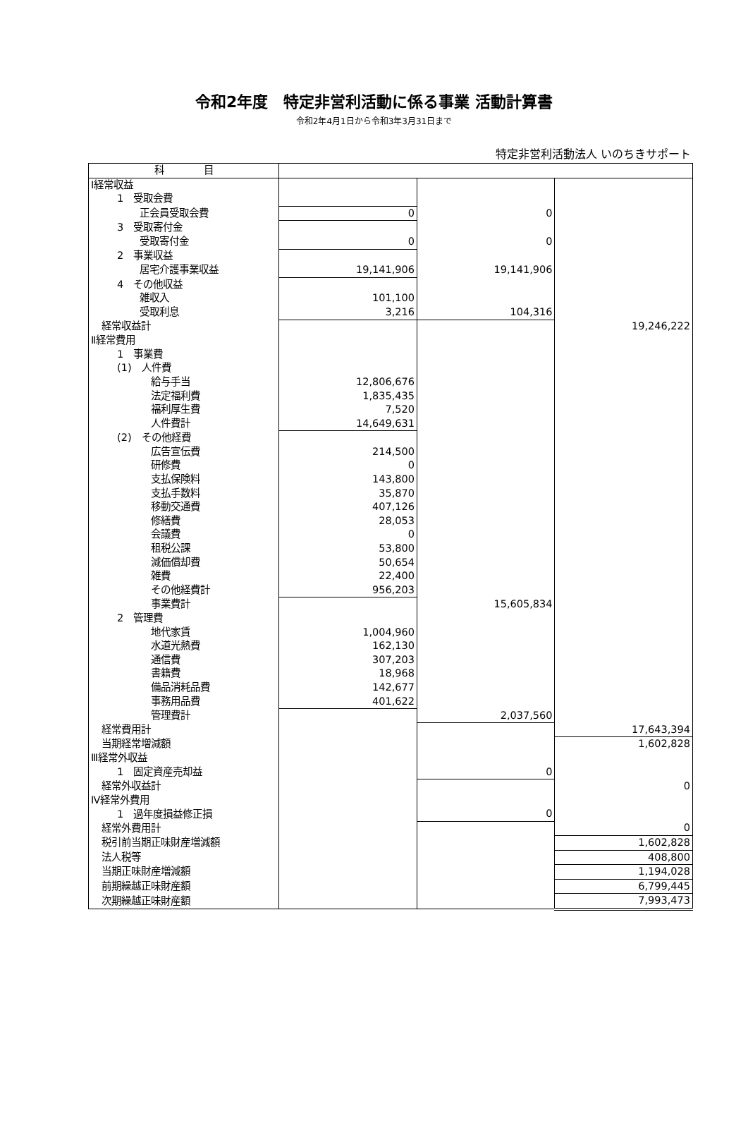令和2年度　特定非営利活動に係る事業 活動計算書
令和2年4月1日から令和3年3月31日まで
特定非営利活動法人 いのちきサポート
| 科 目 | | | |
| --- | --- | --- | --- |
| Ⅰ経常収益 | | | |
| 1 受取会費 | | | |
| 正会員受取会費 | 0 | 0 | |
| 3 受取寄付金 | | | |
| 受取寄付金 | 0 | 0 | |
| 2 事業収益 | | | |
| 居宅介護事業収益 | 19,141,906 | 19,141,906 | |
| 4 その他収益 | | | |
| 雑収入 | 101,100 | | |
| 受取利息 | 3,216 | 104,316 | |
| 経常収益計 | | | 19,246,222 |
| Ⅱ経常費用 | | | |
| 1 事業費 | | | |
| (1) 人件費 | | | |
| 給与手当 | 12,806,676 | | |
| 法定福利費 | 1,835,435 | | |
| 福利厚生費 | 7,520 | | |
| 人件費計 | 14,649,631 | | |
| (2) その他経費 | | | |
| 広告宣伝費 | 214,500 | | |
| 研修費 | 0 | | |
| 支払保険料 | 143,800 | | |
| 支払手数料 | 35,870 | | |
| 移動交通費 | 407,126 | | |
| 修繕費 | 28,053 | | |
| 会議費 | 0 | | |
| 租税公課 | 53,800 | | |
| 減価償却費 | 50,654 | | |
| 雑費 | 22,400 | | |
| その他経費計 | 956,203 | | |
| 事業費計 | | 15,605,834 | |
| 2 管理費 | | | |
| 地代家賃 | 1,004,960 | | |
| 水道光熱費 | 162,130 | | |
| 通信費 | 307,203 | | |
| 書籍費 | 18,968 | | |
| 備品消耗品費 | 142,677 | | |
| 事務用品費 | 401,622 | | |
| 管理費計 | | 2,037,560 | |
| 経常費用計 | | | 17,643,394 |
| 当期経常増減額 | | | 1,602,828 |
| Ⅲ経常外収益 | | | |
| 1 固定資産売却益 | | 0 | |
| 経常外収益計 | | | 0 |
| Ⅳ経常外費用 | | | |
| 1 過年度損益修正損 | | 0 | |
| 経常外費用計 | | | 0 |
| 税引前当期正味財産増減額 | | | 1,602,828 |
| 法人税等 | | | 408,800 |
| 当期正味財産増減額 | | | 1,194,028 |
| 前期繰越正味財産額 | | | 6,799,445 |
| 次期繰越正味財産額 | | | 7,993,473 |